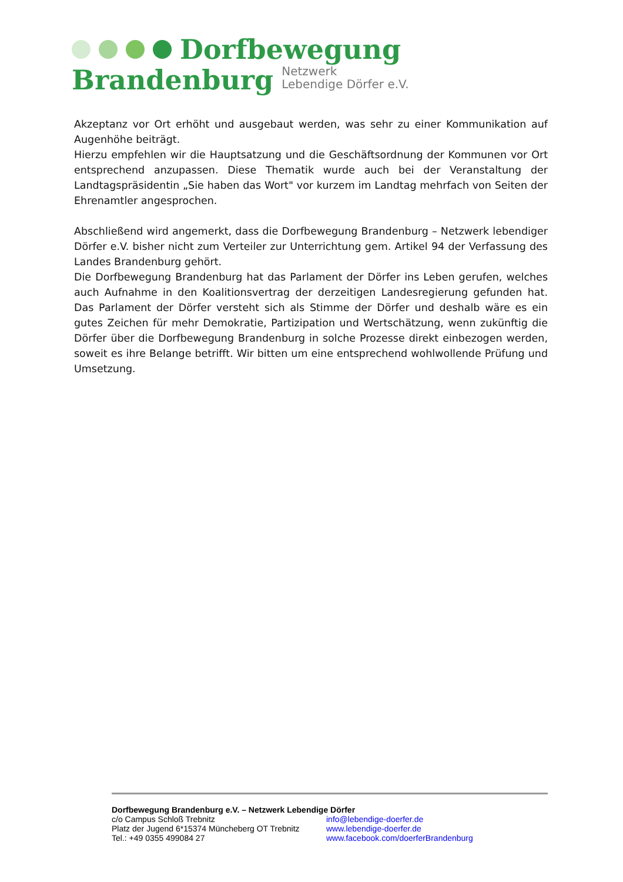Dorfbewegung
Brandenburg Netzwerk
Lebendige Dörfer e.V.
Akzeptanz vor Ort erhöht und ausgebaut werden, was sehr zu einer Kommunikation auf Augenhöhe beiträgt.
Hierzu empfehlen wir die Hauptsatzung und die Geschäftsordnung der Kommunen vor Ort entsprechend anzupassen. Diese Thematik wurde auch bei der Veranstaltung der Landtagspräsidentin „Sie haben das Wort" vor kurzem im Landtag mehrfach von Seiten der Ehrenamtler angesprochen.
Abschließend wird angemerkt, dass die Dorfbewegung Brandenburg – Netzwerk lebendiger Dörfer e.V. bisher nicht zum Verteiler zur Unterrichtung gem. Artikel 94 der Verfassung des Landes Brandenburg gehört.
Die Dorfbewegung Brandenburg hat das Parlament der Dörfer ins Leben gerufen, welches auch Aufnahme in den Koalitionsvertrag der derzeitigen Landesregierung gefunden hat. Das Parlament der Dörfer versteht sich als Stimme der Dörfer und deshalb wäre es ein gutes Zeichen für mehr Demokratie, Partizipation und Wertschätzung, wenn zukünftig die Dörfer über die Dorfbewegung Brandenburg in solche Prozesse direkt einbezogen werden, soweit es ihre Belange betrifft. Wir bitten um eine entsprechend wohlwollende Prüfung und Umsetzung.
Dorfbewegung Brandenburg e.V. – Netzwerk Lebendige Dörfer
c/o Campus Schloß Trebnitz info@lebendige-doerfer.de
Platz der Jugend 6*15374 Müncheberg OT Trebnitz www.lebendige-doerfer.de
Tel.: +49 0355 499084 27 www.facebook.com/doerferBrandenburg